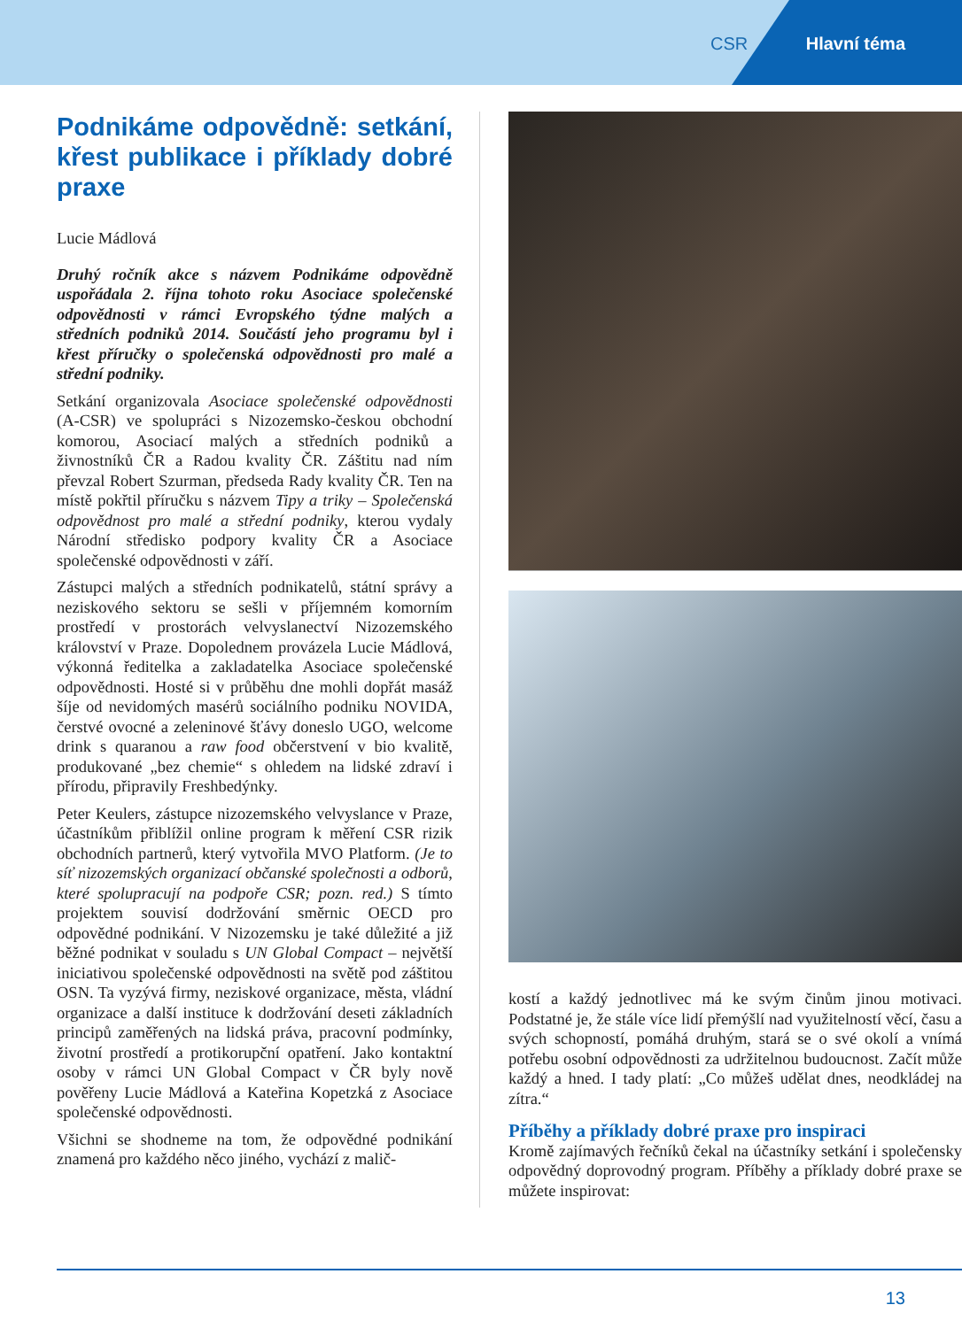CSR Hlavní téma
Podnikáme odpovědně: setkání, křest publikace i příklady dobré praxe
Lucie Mádlová
Druhý ročník akce s názvem Podnikáme odpovědně uspořádala 2. října tohoto roku Asociace společenské odpovědnosti v rámci Evropského týdne malých a středních podniků 2014. Součástí jeho programu byl i křest příručky o společenská odpovědnosti pro malé a střední podniky.
Setkání organizovala Asociace společenské odpovědnosti (A-CSR) ve spolupráci s Nizozemsko-českou obchodní komorou, Asociací malých a středních podniků a živnostníků ČR a Radou kvality ČR. Záštitu nad ním převzal Robert Szurman, předseda Rady kvality ČR. Ten na místě pokřtil příručku s názvem Tipy a triky – Společenská odpovědnost pro malé a střední podniky, kterou vydaly Národní středisko podpory kvality ČR a Asociace společenské odpovědnosti v září.
Zástupci malých a středních podnikatelů, státní správy a neziskového sektoru se sešli v příjemném komorním prostředí v prostorách velvyslanectví Nizozemského království v Praze. Dopolednem provázela Lucie Mádlová, výkonná ředitelka a zakladatelka Asociace společenské odpovědnosti. Hosté si v průběhu dne mohli dopřát masáž šíje od nevidomých masérů sociálního podniku NOVIDA, čerstvé ovocné a zeleninové šťávy doneslo UGO, welcome drink s quaranou a raw food občerstvení v bio kvalitě, produkované „bez chemie“ s ohledem na lidské zdraví i přírodu, připravily Freshbedýnky.
Peter Keulers, zástupce nizozemského velvyslance v Praze, účastníkům přiblížil online program k měření CSR rizik obchodních partnerů, který vytvořila MVO Platform. (Je to síť nizozemských organizací občanské společnosti a odborů, které spolupracují na podpoře CSR; pozn. red.) S tímto projektem souvisí dodržování směrnic OECD pro odpovědné podnikání. V Nizozemsku je také důležité a již běžné podnikat v souladu s UN Global Compact – největší iniciativou společenské odpovědnosti na světě pod záštitou OSN. Ta vyzývá firmy, neziskové organizace, města, vládní organizace a další instituce k dodržování deseti základních principů zaměřených na lidská práva, pracovní podmínky, životní prostředí a protikorupční opatření. Jako kontaktní osoby v rámci UN Global Compact v ČR byly nově pověřeny Lucie Mádlová a Kateřina Kopetzká z Asociace společenské odpovědnosti.
Všichni se shodneme na tom, že odpovědné podnikání znamená pro každého něco jiného, vychází z malič-
kostí a každý jednotlivec má ke svým činům jinou motivaci. Podstatné je, že stále více lidí přemýšlí nad využitelností věcí, času a svých schopností, pomáhá druhým, stará se o své okolí a vnímá potřebu osobní odpovědnosti za udržitelnou budoucnost. Začít může každý a hned. I tady platí: „Co můžeš udělat dnes, neodkládej na zítra.“
Příběhy a příklady dobré praxe pro inspiraci
Kromě zajímavých řečníků čekal na účastníky setkání i společensky odpovědný doprovodný program. Příběhy a příklady dobré praxe se můžete inspirovat:
13